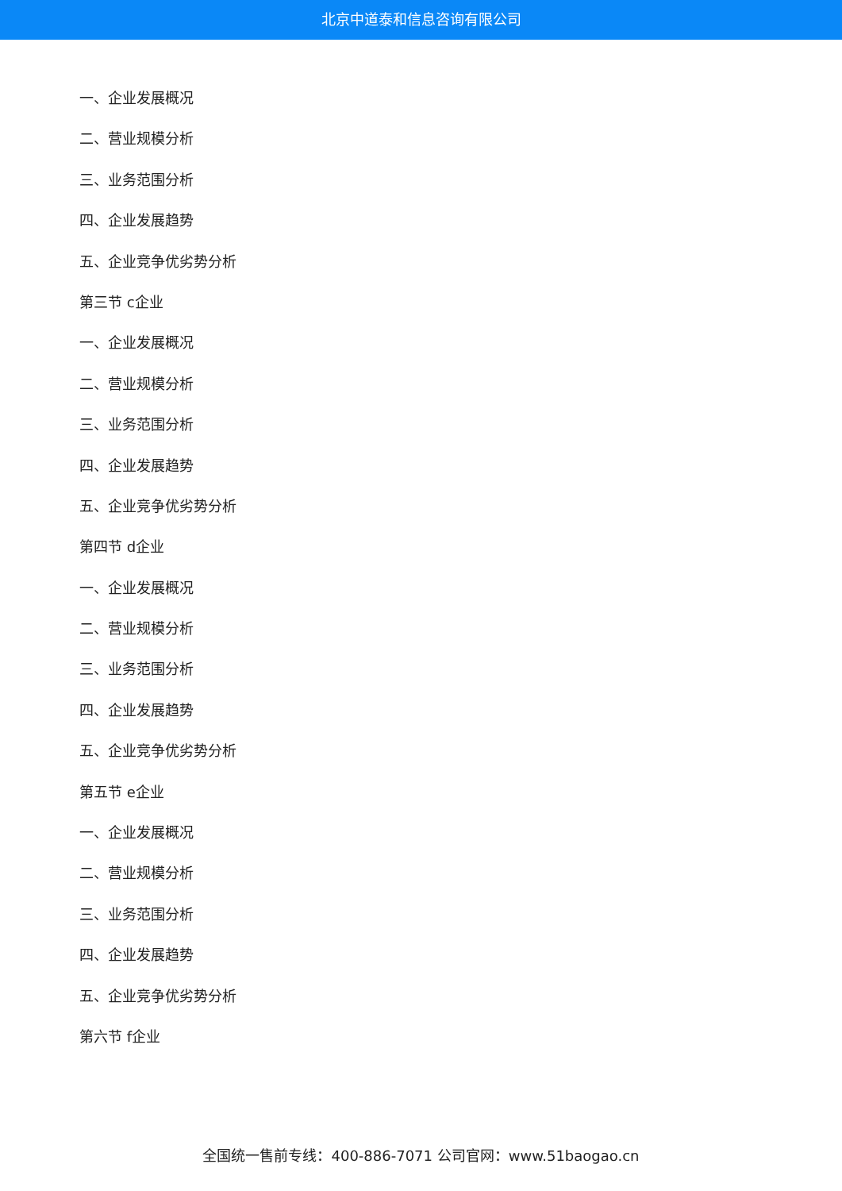北京中道泰和信息咨询有限公司
一、企业发展概况
二、营业规模分析
三、业务范围分析
四、企业发展趋势
五、企业竞争优劣势分析
第三节 c企业
一、企业发展概况
二、营业规模分析
三、业务范围分析
四、企业发展趋势
五、企业竞争优劣势分析
第四节 d企业
一、企业发展概况
二、营业规模分析
三、业务范围分析
四、企业发展趋势
五、企业竞争优劣势分析
第五节 e企业
一、企业发展概况
二、营业规模分析
三、业务范围分析
四、企业发展趋势
五、企业竞争优劣势分析
第六节 f企业
全国统一售前专线：400-886-7071 公司官网：www.51baogao.cn